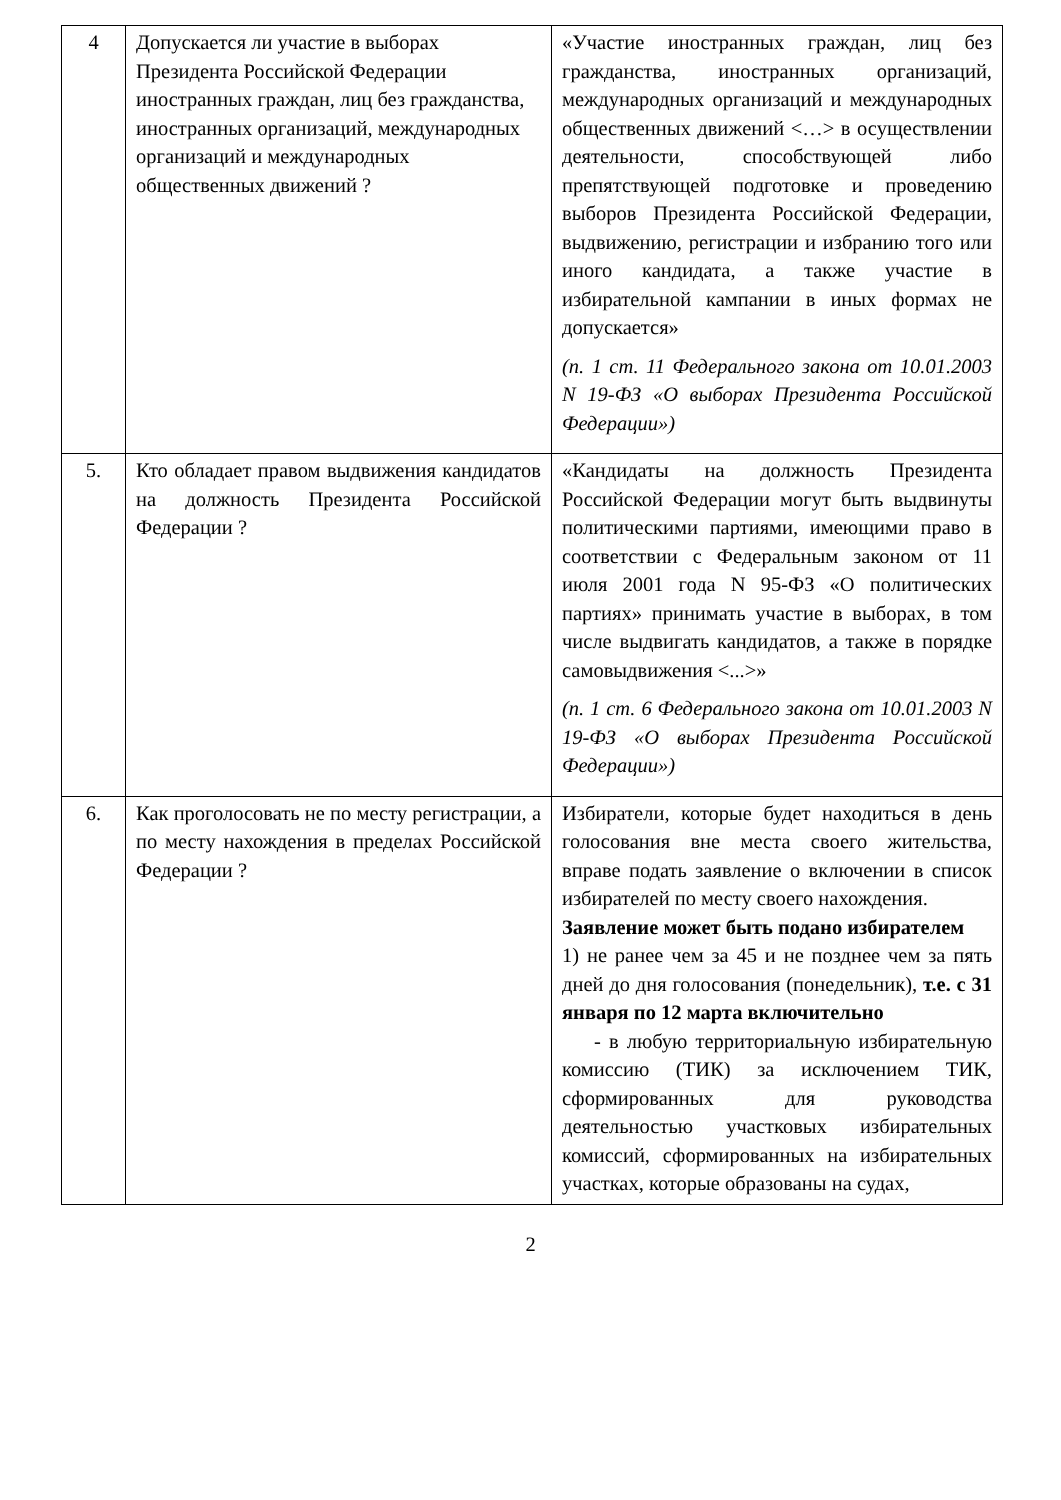| 4 | Допускается ли участие в выборах Президента Российской Федерации иностранных граждан, лиц без гражданства, иностранных организаций, международных организаций и международных общественных движений ? | «Участие иностранных граждан, лиц без гражданства, иностранных организаций, международных организаций и международных общественных движений <…> в осуществлении деятельности, способствующей либо препятствующей подготовке и проведению выборов Президента Российской Федерации, выдвижению, регистрации и избранию того или иного кандидата, а также участие в избирательной кампании в иных формах не допускается» (п. 1 ст. 11 Федерального закона от 10.01.2003 N 19-ФЗ «О выборах Президента Российской Федерации») |
| 5. | Кто обладает правом выдвижения кандидатов на должность Президента Российской Федерации ? | «Кандидаты на должность Президента Российской Федерации могут быть выдвинуты политическими партиями, имеющими право в соответствии с Федеральным законом от 11 июля 2001 года N 95-ФЗ «О политических партиях» принимать участие в выборах, в том числе выдвигать кандидатов, а также в порядке самовыдвижения <...>» (п. 1 ст. 6 Федерального закона от 10.01.2003 N 19-ФЗ «О выборах Президента Российской Федерации») |
| 6. | Как проголосовать не по месту регистрации, а по месту нахождения в пределах Российской Федерации ? | Избиратели, которые будет находиться в день голосования вне места своего жительства, вправе подать заявление о включении в список избирателей по месту своего нахождения. Заявление может быть подано избирателем 1) не ранее чем за 45 и не позднее чем за пять дней до дня голосования (понедельник), т.е. с 31 января по 12 марта включительно - в любую территориальную избирательную комиссию (ТИК) за исключением ТИК, сформированных для руководства деятельностью участковых избирательных комиссий, сформированных на избирательных участках, которые образованы на судах, |
2